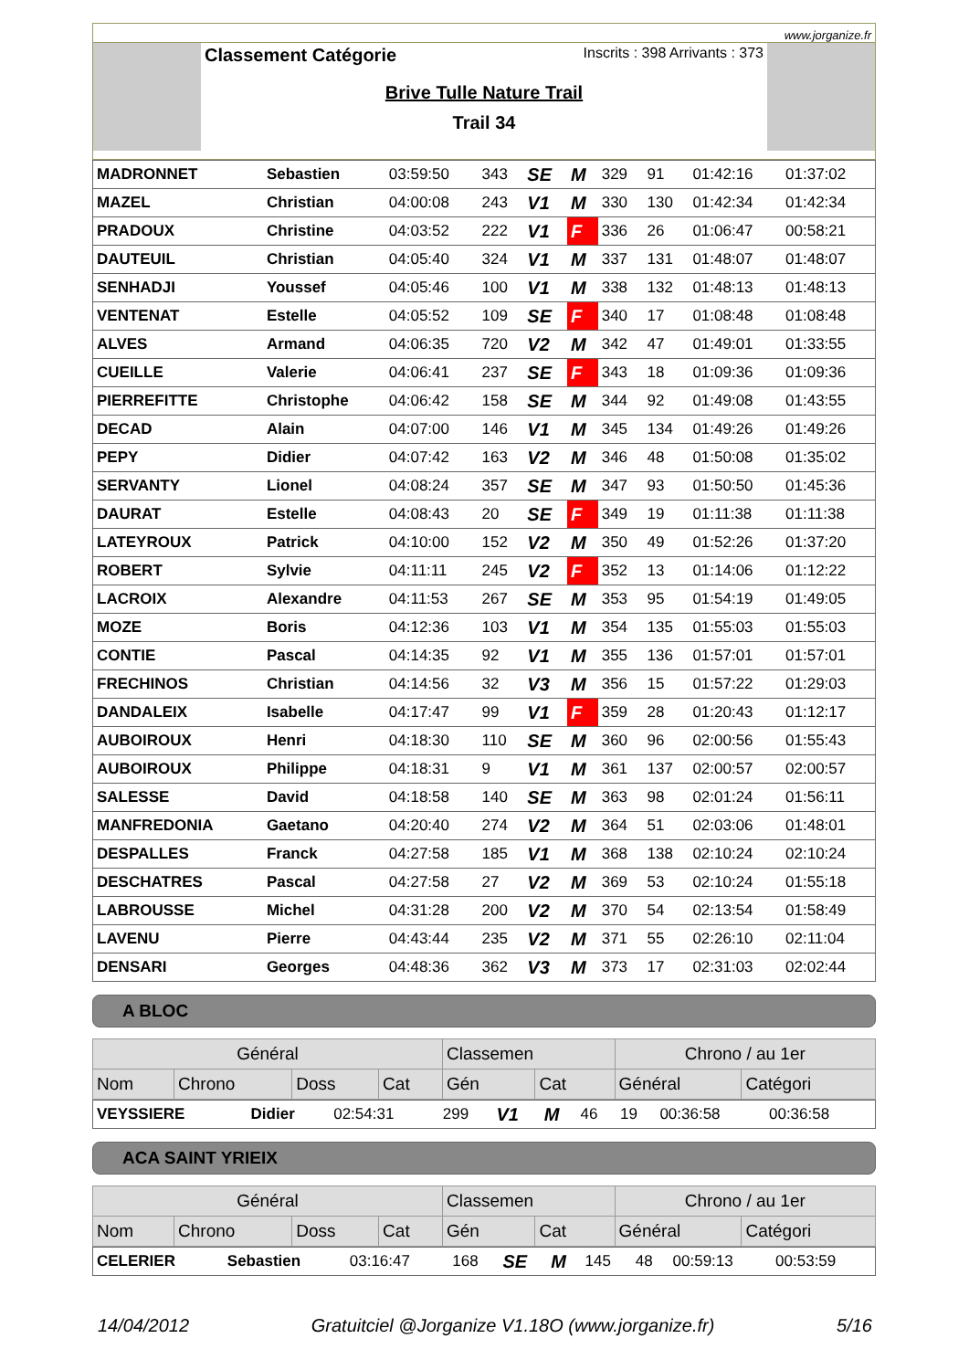www.jorganize.fr
Classement Catégorie Inscrits : 398 Arrivants : 373
Brive Tulle Nature Trail
Trail 34
| MADRONNET | Sebastien | 03:59:50 | 343 | SE | M | 329 | 91 | 01:42:16 | 01:37:02 |
| MAZEL | Christian | 04:00:08 | 243 | V1 | M | 330 | 130 | 01:42:34 | 01:42:34 |
| PRADOUX | Christine | 04:03:52 | 222 | V1 | F | 336 | 26 | 01:06:47 | 00:58:21 |
| DAUTEUIL | Christian | 04:05:40 | 324 | V1 | M | 337 | 131 | 01:48:07 | 01:48:07 |
| SENHADJI | Youssef | 04:05:46 | 100 | V1 | M | 338 | 132 | 01:48:13 | 01:48:13 |
| VENTENAT | Estelle | 04:05:52 | 109 | SE | F | 340 | 17 | 01:08:48 | 01:08:48 |
| ALVES | Armand | 04:06:35 | 720 | V2 | M | 342 | 47 | 01:49:01 | 01:33:55 |
| CUEILLE | Valerie | 04:06:41 | 237 | SE | F | 343 | 18 | 01:09:36 | 01:09:36 |
| PIERREFITTE | Christophe | 04:06:42 | 158 | SE | M | 344 | 92 | 01:49:08 | 01:43:55 |
| DECAD | Alain | 04:07:00 | 146 | V1 | M | 345 | 134 | 01:49:26 | 01:49:26 |
| PEPY | Didier | 04:07:42 | 163 | V2 | M | 346 | 48 | 01:50:08 | 01:35:02 |
| SERVANTY | Lionel | 04:08:24 | 357 | SE | M | 347 | 93 | 01:50:50 | 01:45:36 |
| DAURAT | Estelle | 04:08:43 | 20 | SE | F | 349 | 19 | 01:11:38 | 01:11:38 |
| LATEYROUX | Patrick | 04:10:00 | 152 | V2 | M | 350 | 49 | 01:52:26 | 01:37:20 |
| ROBERT | Sylvie | 04:11:11 | 245 | V2 | F | 352 | 13 | 01:14:06 | 01:12:22 |
| LACROIX | Alexandre | 04:11:53 | 267 | SE | M | 353 | 95 | 01:54:19 | 01:49:05 |
| MOZE | Boris | 04:12:36 | 103 | V1 | M | 354 | 135 | 01:55:03 | 01:55:03 |
| CONTIE | Pascal | 04:14:35 | 92 | V1 | M | 355 | 136 | 01:57:01 | 01:57:01 |
| FRECHINOS | Christian | 04:14:56 | 32 | V3 | M | 356 | 15 | 01:57:22 | 01:29:03 |
| DANDALEIX | Isabelle | 04:17:47 | 99 | V1 | F | 359 | 28 | 01:20:43 | 01:12:17 |
| AUBOIROUX | Henri | 04:18:30 | 110 | SE | M | 360 | 96 | 02:00:56 | 01:55:43 |
| AUBOIROUX | Philippe | 04:18:31 | 9 | V1 | M | 361 | 137 | 02:00:57 | 02:00:57 |
| SALESSE | David | 04:18:58 | 140 | SE | M | 363 | 98 | 02:01:24 | 01:56:11 |
| MANFREDONIA | Gaetano | 04:20:40 | 274 | V2 | M | 364 | 51 | 02:03:06 | 01:48:01 |
| DESPALLES | Franck | 04:27:58 | 185 | V1 | M | 368 | 138 | 02:10:24 | 02:10:24 |
| DESCHATRES | Pascal | 04:27:58 | 27 | V2 | M | 369 | 53 | 02:10:24 | 01:55:18 |
| LABROUSSE | Michel | 04:31:28 | 200 | V2 | M | 370 | 54 | 02:13:54 | 01:58:49 |
| LAVENU | Pierre | 04:43:44 | 235 | V2 | M | 371 | 55 | 02:26:10 | 02:11:04 |
| DENSARI | Georges | 04:48:36 | 362 | V3 | M | 373 | 17 | 02:31:03 | 02:02:44 |
A BLOC
| Général | | | | Classemen | | Chrono / au 1er | |
| --- | --- | --- | --- | --- | --- | --- | --- |
| Nom | Chrono | Doss | Cat | Gén | Cat | Général | Catégori |
| VEYSSIERE | Didier | 02:54:31 | 299 | V1 | M | 46 | 19 | 00:36:58 | 00:36:58 |
ACA SAINT YRIEIX
| Général | | | | Classemen | | Chrono / au 1er | |
| --- | --- | --- | --- | --- | --- | --- | --- |
| Nom | Chrono | Doss | Cat | Gén | Cat | Général | Catégori |
| CELERIER | Sebastien | 03:16:47 | 168 | SE | M | 145 | 48 | 00:59:13 | 00:53:59 |
14/04/2012 Gratuitciel @Jorganize V1.18O (www.jorganize.fr) 5/16